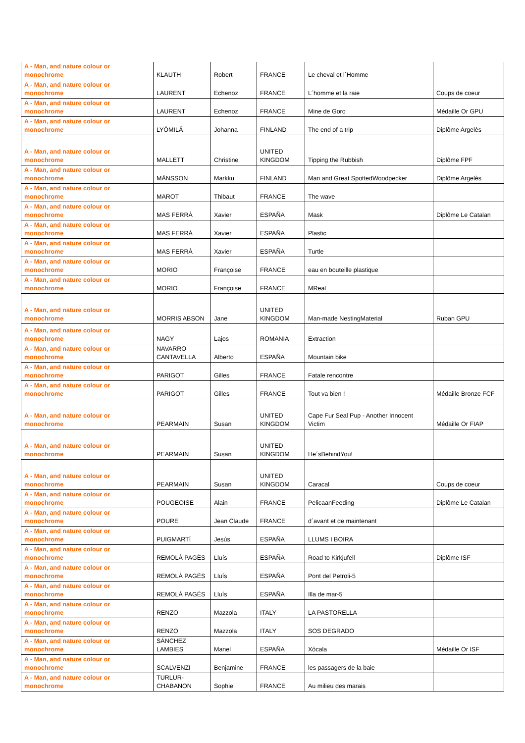| A - Man, and nature colour or monochrome | KLAUTH | Robert | FRANCE | Le cheval et l´Homme | |
| A - Man, and nature colour or monochrome | LAURENT | Echenoz | FRANCE | L´homme et la raie | Coups de coeur |
| A - Man, and nature colour or monochrome | LAURENT | Echenoz | FRANCE | Mine de Goro | Médaille Or GPU |
| A - Man, and nature colour or monochrome | LYÖMILÄ | Johanna | FINLAND | The end of a trip | Diplôme Argelès |
| A - Man, and nature colour or monochrome | MALLETT | Christine | UNITED KINGDOM | Tipping the Rubbish | Diplôme FPF |
| A - Man, and nature colour or monochrome | MÅNSSON | Markku | FINLAND | Man and Great SpottedWoodpecker | Diplôme Argelès |
| A - Man, and nature colour or monochrome | MAROT | Thibaut | FRANCE | The wave | |
| A - Man, and nature colour or monochrome | MAS FERRÀ | Xavier | ESPAÑA | Mask | Diplôme Le Catalan |
| A - Man, and nature colour or monochrome | MAS FERRÀ | Xavier | ESPAÑA | Plastic | |
| A - Man, and nature colour or monochrome | MAS FERRÀ | Xavier | ESPAÑA | Turtle | |
| A - Man, and nature colour or monochrome | MORIO | Françoise | FRANCE | eau en bouteille plastique | |
| A - Man, and nature colour or monochrome | MORIO | Françoise | FRANCE | MReal | |
| A - Man, and nature colour or monochrome | MORRIS ABSON | Jane | UNITED KINGDOM | Man-made NestingMaterial | Ruban GPU |
| A - Man, and nature colour or monochrome | NAGY | Lajos | ROMANIA | Extraction | |
| A - Man, and nature colour or monochrome | NAVARRO CANTAVELLA | Alberto | ESPAÑA | Mountain bike | |
| A - Man, and nature colour or monochrome | PARIGOT | Gilles | FRANCE | Fatale rencontre | |
| A - Man, and nature colour or monochrome | PARIGOT | Gilles | FRANCE | Tout va bien ! | Médaille Bronze FCF |
| A - Man, and nature colour or monochrome | PEARMAIN | Susan | UNITED KINGDOM | Cape Fur Seal Pup - Another Innocent Victim | Médaille Or FIAP |
| A - Man, and nature colour or monochrome | PEARMAIN | Susan | UNITED KINGDOM | He´sBehindYou! | |
| A - Man, and nature colour or monochrome | PEARMAIN | Susan | UNITED KINGDOM | Caracal | Coups de coeur |
| A - Man, and nature colour or monochrome | POUGEOISE | Alain | FRANCE | PelicaanFeeding | Diplôme Le Catalan |
| A - Man, and nature colour or monochrome | POURE | Jean Claude | FRANCE | d´avant et de maintenant | |
| A - Man, and nature colour or monochrome | PUIGMARTÍ | Jesús | ESPAÑA | LLUMS I BOIRA | |
| A - Man, and nature colour or monochrome | REMOLÀ PAGÈS | Lluís | ESPAÑA | Road to Kirkjufell | Diplôme ISF |
| A - Man, and nature colour or monochrome | REMOLÀ PAGÈS | Lluís | ESPAÑA | Pont del Petroli-5 | |
| A - Man, and nature colour or monochrome | REMOLÀ PAGÈS | Lluís | ESPAÑA | Illa de mar-5 | |
| A - Man, and nature colour or monochrome | RENZO | Mazzola | ITALY | LA PASTORELLA | |
| A - Man, and nature colour or monochrome | RENZO | Mazzola | ITALY | SOS DEGRADO | |
| A - Man, and nature colour or monochrome | SÁNCHEZ LAMBIES | Manel | ESPAÑA | Xócala | Médaille Or ISF |
| A - Man, and nature colour or monochrome | SCALVENZI | Benjamine | FRANCE | les passagers de la baie | |
| A - Man, and nature colour or monochrome | TURLUR-CHABANON | Sophie | FRANCE | Au milieu des marais | |